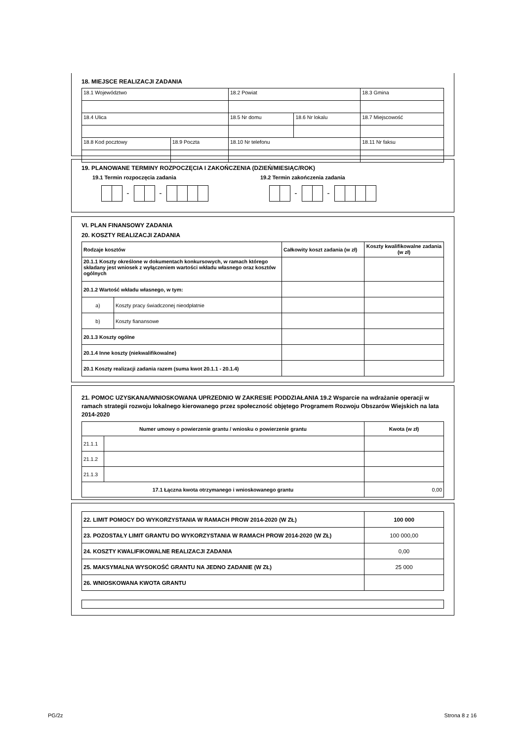18. MIEJSCE REALIZACJI ZADANIA
| 18.1 Województwo | | 18.2 Powiat | | 18.3 Gmina |
| 18.4 Ulica | | 18.5 Nr domu | 18.6 Nr lokalu | 18.7 Miejscowość |
| 18.8 Kod pocztowy | 18.9 Poczta | 18.10 Nr telefonu | | 18.11 Nr faksu |
19. PLANOWANE TERMINY ROZPOCZĘCIA I ZAKOŃCZENIA (DZIEŃ/MIESIĄC/ROK)
19.1 Termin rozpoczęcia zadania 19.2 Termin zakończenia zadania
- - - -
VI. PLAN FINANSOWY ZADANIA
20. KOSZTY REALIZACJI ZADANIA
| Rodzaje kosztów | | Całkowity koszt zadania (w zł) | Koszty kwalifikowalne zadania (w zł) |
| 20.1.1 Koszty określone w dokumentach konkursowych, w ramach którego składany jest wniosek z wyłączeniem wartości wkładu własnego oraz kosztów ogólnych | | | |
| 20.1.2 Wartość wkładu własnego, w tym: | | | |
| a) | Koszty pracy świadczonej nieodpłatnie | | |
| b) | Koszty fianansowe | | |
| 20.1.3 Koszty ogólne | | | |
| 20.1.4 Inne koszty (niekwalifikowalne) | | | |
| 20.1 Koszty realizacji zadania razem (suma kwot 20.1.1 - 20.1.4) | | | |
21. POMOC UZYSKANA/WNIOSKOWANA UPRZEDNIO W ZAKRESIE PODDZIAŁANIA 19.2 Wsparcie na wdrażanie operacji w ramach strategii rozwoju lokalnego kierowanego przez społeczność objętego Programem Rozwoju Obszarów Wiejskich na lata 2014-2020
| Numer umowy o powierzenie grantu / wniosku o powierzenie grantu | | Kwota (w zł) |
| 21.1.1 | | |
| 21.1.2 | | |
| 21.1.3 | | |
| 17.1 Łączna kwota otrzymanego i wnioskowanego grantu | | 0,00 |
| 22. LIMIT POMOCY DO WYKORZYSTANIA W RAMACH PROW 2014-2020 (W ZŁ) | 100 000 |
| 23. POZOSTAŁY LIMIT GRANTU DO WYKORZYSTANIA W RAMACH PROW 2014-2020 (W ZŁ) | 100 000,00 |
| 24. KOSZTY KWALIFIKOWALNE REALIZACJI ZADANIA | 0,00 |
| 25. MAKSYMALNA WYSOKOŚĆ GRANTU NA JEDNO ZADANIE (W ZŁ) | 25 000 |
| 26. WNIOSKOWANA KWOTA GRANTU | |
PG/2z Strona 8 z 16